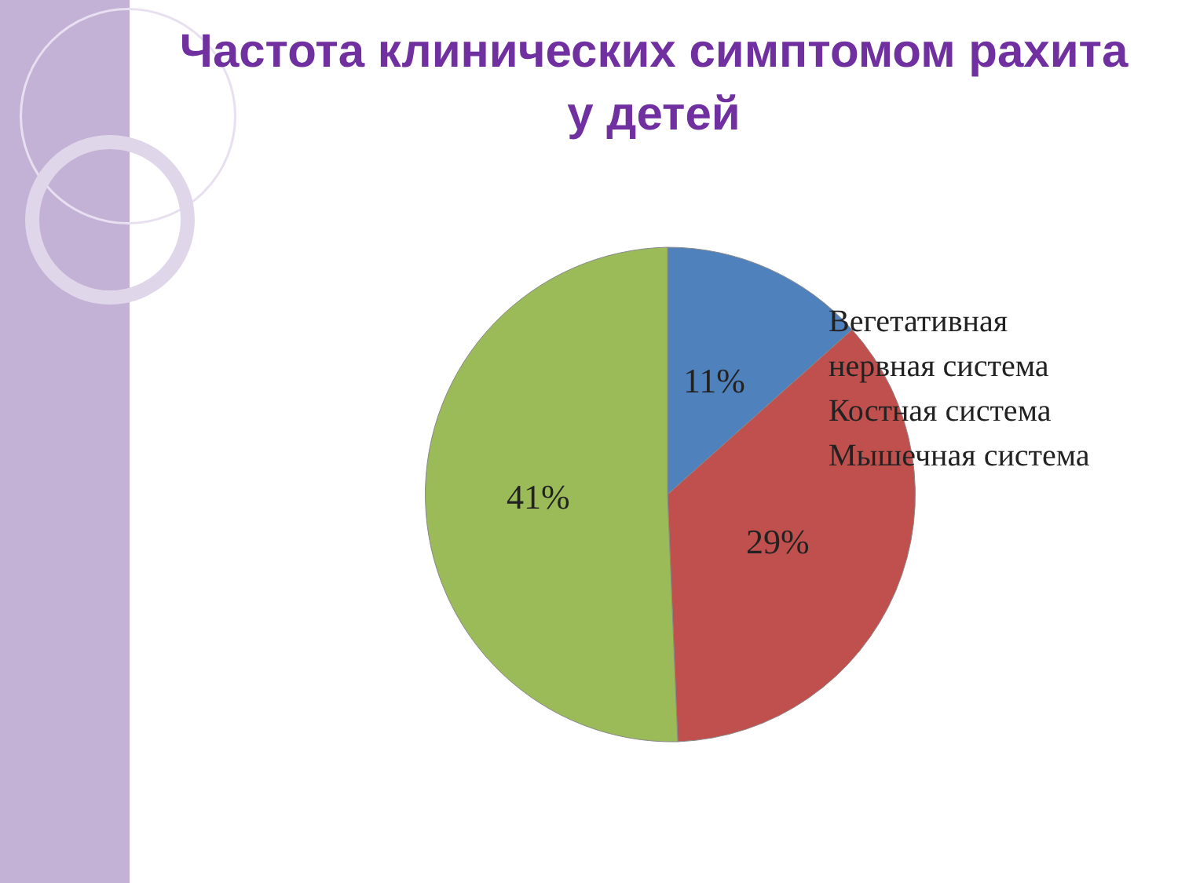Частота клинических симптомом рахита
у детей
11%
29%
41%
Вегетативная нервная система
Костная система
Мышечная система